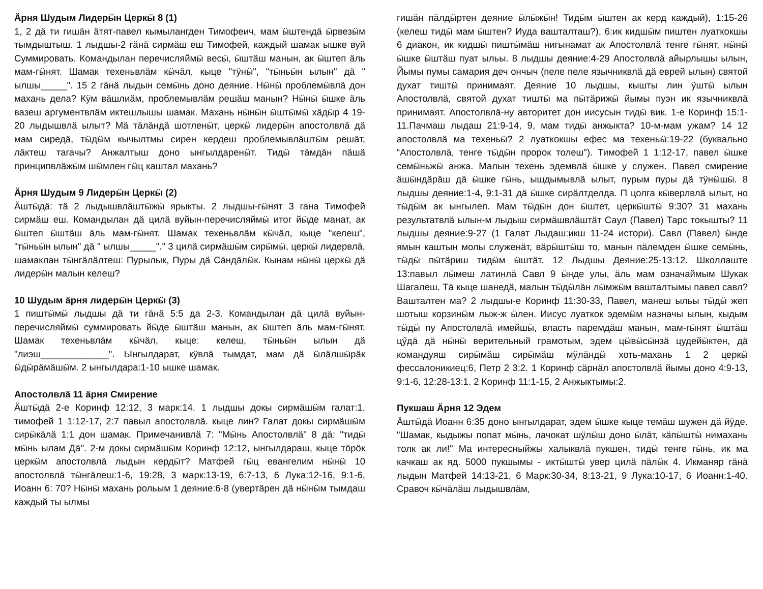Ӓрня Шудым Лидерӹн Церкӹ 8 (1)
1, 2 дӓ ти гишӓн ӓтят-павел кымылангден Тимофеич, мам ӹштендӓ ӹрвезӹм тымдыштыш. 1 лыдшы-2 гӓнӓ сирмӓш еш Тимофей, каждый шамак ышке вуй Суммировать. Командылан перечисляймӹ весӹ, ӹштӓш манын, ак ӹштеп ӓль мам-гӹнят. Шамак техеньвлӓм кӹчӓл, кыце "тӱнӹ", "тӹньӹн ылын" дӓ " ылшы_____". 15 2 гӓнӓ лыдын семӹнь доно деяние. Нӹнӹ проблемӹвлӓ дон махань дела? Кӱм вӓшлиӓм, проблемывлӓм решӓш манын? Нӹнӹ ӹшке ӓль вазеш аргументвлӓм иктешлышы шамак. Махань нӹнӹн ӹштӹмӹ хӓдӹр 4 19-20 лыдышвлӓ ылыт? Мӓ тӓлӓндӓ шотленӹт, церкӹ лидерӹн апостолвлӓ дӓ мам сиредӓ, тӹдӹм кычылтмы сирен кердеш проблемывлӓштӹм решӓт, лӓктеш тагачы? Анжалтыш доно ынгылдаренӹт. Тидӹ тӓмдӓн пӓшӓ принципвлӓжӹм шӹмлен гӹц каштал махань?
Ӓрня Шудым 9 Лидерӹн Церкӹ (2)
Ӓштӹдӓ: тӓ 2 лыдышвлӓштӹжӹ ярыкты. 2 лыдшы-гӹнят 3 гана Тимофей сирмӓш еш. Командылан дӓ цилӓ вуйын-перечисляймӹ итог йӹде манат, ак ӹштеп ӹштӓш ӓль мам-гӹнят. Шамак техеньвлӓм кӹчӓл, кыце "келеш", "тӹньӹн ылын" дӓ " ылшы_____"." 3 цилӓ сирмӓшӹм сирӹмӹ, церкӹ лидервлӓ, шамаклан тӹнгӓлӓлтеш: Пурылык, Пуры дӓ Сӓндӓлӹк. Кынам нӹнӹ церкӹ дӓ лидерӹн малын келеш?
10 Шудым ӓрня лидерӹн Церкӹ (3)
1 пиштӹмӹ лыдшы дӓ ти гӓнӓ 5:5 да 2-3. Командылан дӓ цилӓ вуйын-перечисляймӹ суммировать йӹде ӹштӓш манын, ак ӹштеп ӓль мам-гӹнят. Шамак техеньвлӓм кӹчӓл, кыце: келеш, тӹньӹн ылын дӓ "лиэш_____________". Ынгылдарат, кӱвлӓ тымдат, мам дӓ ӹлӓлшӹрӓк ӹдӹрӓмӓшӹм. 2 ынгылдара:1-10 ышке шамак.
Апостолвлӓ 11 ӓрня Смирение
Ӓштӹдӓ 2-е Коринф 12:12, 3 марк:14. 1 лыдшы докы сирмӓшӹм галат:1, тимофей 1 1:12-17, 2:7 павыл апостолвлӓ. кыце лин? Галат докы сирмӓшӹм сирӹкӓлӓ 1:1 дон шамак. Примечанивлӓ 7: "Мӹнь Апостолвлӓ" 8 дӓ: "тидӹ мӹнь ылам Дӓ". 2-м докы сирмӓшӹм Коринф 12:12, ынгылдараш, кыце тӧрӧк церкӹм апостолвлӓ лыдын кердӹт? Матфей гӹц евангелим нӹнӹ 10 апостолвлӓ тӹнгӓлеш:1-6, 19:28, 3 марк:13-19, 6:7-13, 6 Лука:12-16, 9:1-6, Иоанн 6: 70? Нӹнӹ махань рольым 1 деяние:6-8 (увертӓрен дӓ нӹнӹм тымдаш каждый ты ылмы
гишӓн пӓлдӹртен деяние ӹлӹжӹн! Тидӹм ӹштен ак керд каждый), 1:15-26 (келеш тидӹ мам ӹштен? Иуда вашталташ?), 6:ик кидшӹм пиштен луаткокшы 6 диакон, ик кидшӹ пиштӹмӓш нигынамат ак Апостолвлӓ тенге гӹнят, нӹнӹ ӹшке ӹштӓш пуат ыльы. 8 лыдшы деяние:4-29 Апостолвлӓ айырлышы ылын, Йымы пумы самария деч ончыч (пеле пеле язычниквлӓ дӓ еврей ылын) святой духат тиштӹ принимаят. Деяние 10 лыдшы, кышты лин ӱштӹ ылын Апостолвлӓ, святой духат тиштӹ ма пӹтӓрижӹ йымы пуэн ик язычниквлӓ принимаят. Апостолвлӓ-ну авторитет дон иисусын тидӹ вик. 1-е Коринф 15:1-11.Пачмаш лыдаш 21:9-14, 9, мам тидӹ анжыкта? 10-м-мам ужам? 14 12 апостолвлӓ ма техеньӹ? 2 луаткокшы ефес ма техеньӹ:19-22 (буквально “Апостолвлӓ, тенге тӹдӹн пророк толеш"). Тимофей 1 1:12-17, павел ӹшке семӹньжӹ анжа. Малын техень эдемвлӓ ӹшке у служен. Павел смирение ӓшӹндӓрӓш дӓ ӹшке гӹнь, ышдымывлӓ ылыт, пурым пуры дӓ тӱнӹшӹ. 8 лыдшы деяние:1-4, 9:1-31 дӓ ӹшке сирӓлтделда. П цолга кӹверлвлӓ ылыт, но тӹдӹм ак ынгылеп. Мам тӹдӹн дон ӹштет, церкӹштӹ 9:30? 31 махань результатвлӓ ылын-м лыдыш сирмӓшвлӓштӓт Саул (Павел) Тарс токышты? 11 лыдшы деяние:9-27 (1 Галат Лыдаш:икш 11-24 истори). Савл (Павел) ӹнде ямын каштын молы служенӓт, вӓрӹштӹш то, манын пӓлемден ӹшке семӹнь, тӹдӹ пӹтӓриш тидӹм ӹштӓт. 12 Лыдшы Деяние:25-13:12. Школлаште 13:павыл лӹмеш латинлӓ Савл 9 ӹнде улы, ӓль мам означаймым Шукак Шагалеш. Тӓ кыце шанедӓ, малын тӹдӹлӓн лӹмжӹм вашталтымы павел савл? Вашталтен ма? 2 лыдшы-е Коринф 11:30-33, Павел, манеш ыльы тӹдӹ жеп шотыш корзинӹм лыж-ж ӹлен. Иисус луаткок эдемӹм назначы ылын, кыдым тӹдӹ пу Апостолвлӓ имейшӹ, власть паремдӓш манын, мам-гӹнят ӹштӓш цӳдӓ дӓ нӹнӹ верительный грамотым, эдем цӹвӹсӹнзӓ цудейӹктен, дӓ командуяш сирӹмӓш сирӹмӓш мӱлӓндӹ хоть-махань 1 2 церкӹ фессалоникиец:6, Петр 2 3:2. 1 Коринф сӓрнӓл апостолвлӓ йымы доно 4:9-13, 9:1-6, 12:28-13:1. 2 Коринф 11:1-15, 2 Анжыктымы:2.
Пукшаш Ӓрня 12 Эдем
Ӓштӹдӓ Иоанн 6:35 доно ынгылдарат, эдем ӹшке кыце темӓш шужен дӓ йӱде. "Шамак, кыдыжы попат мӹнь, лачокат шӱлӹш доно ӹлӓт, кӓпӹштӹ нимахань толк ак ли!" Ма интересныйжы халыквлӓ пукшен, тидӹ тенге гӹнь, ик ма качкаш ак яд. 5000 пукшымы - иктӹштӹ увер цилӓ пӓлӹк 4. Икманяр гӓнӓ лыдын Матфей 14:13-21, 6 Марк:30-34, 8:13-21, 9 Лука:10-17, 6 Иоанн:1-40. Сравоч кӹчӓлӓш лыдышвлӓм,